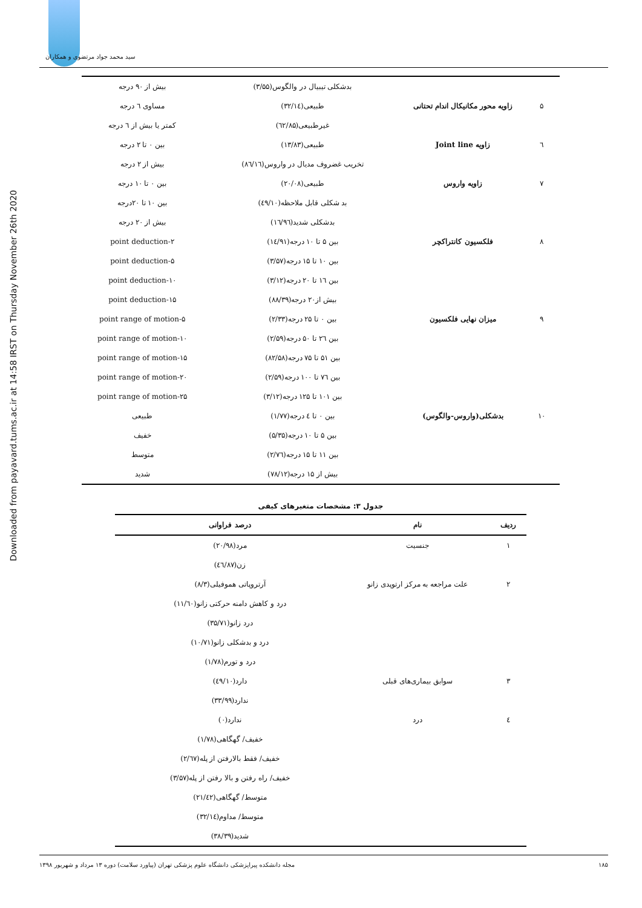سید محمد جواد مرتضوی و همکاران
Downloaded from payavard.tums.ac.ir at 14:58 IRST on Thursday November 26th 2020
| | | بدشکلی تیبیال در والگوس(۳/۵۵) | بیش از ۹۰ درجه |
| ۵ | زاویه محور مکانیکال اندام تحتانی | طبیعی(۳۲/۱٤) | مساوی ٦ درجه |
| | | غیرطبیعی(٦۲/۸۵) | کمتر یا بیش از ٦ درجه |
| ٦ | زاویه Joint line | طبیعی(۱۳/۸۳) | بین ۰ تا ۲ درجه |
| | | تخریب غضروف مدیال در واروس(۸٦/۱٦) | بیش از ۲ درجه |
| ۷ | زاویه واروس | طبیعی(۲۰/۰۸) | بین ۰ تا ۱۰ درجه |
| | | بد شکلی قابل ملاحظه(٤۹/۱۰) | بین ۱۰ تا ۲۰درجه |
| | | بدشکلی شدید(۱٦/۹٦) | بیش از ۲۰ درجه |
| ۸ | فلکسیون کانتراکچر | بین ۵ تا ۱۰ درجه(۱٤/۹۱) | ۲-point deduction |
| | | بین ۱۰ تا ۱۵ درجه(۳/۵۷) | ۵-point deduction |
| | | بین ۱٦ تا ۲۰ درجه(۳/۱۲) | ۱۰-point deduction |
| | | بیش از۲۰ درجه(۸۸/۳۹) | ۱۵-point deduction |
| ۹ | میزان نهایی فلکسیون | بین ۰ تا ۲۵ درجه(۲/۳۳) | ۵-point range of motion |
| | | بین ۲٦ تا ۵۰ درجه(۲/۵۹) | ۱۰-point range of motion |
| | | بین ۵۱ تا ۷۵ درجه(۸۲/۵۸) | ۱۵-point range of motion |
| | | بین ۷٦ تا ۱۰۰ درجه(۲/۵۹) | ۲۰-point range of motion |
| | | بین ۱۰۱ تا ۱۲۵ درجه(۳/۱۲) | ۲۵-point range of motion |
| ۱۰ | بدشکلی(واروس-والگوس) | بین ۰ تا ٤ درجه(۱/۷۷) | طبیعی |
| | | بین ۵ تا ۱۰ درجه(۵/۳۵) | خفیف |
| | | بین ۱۱ تا ۱۵ درجه(۲/۷٦) | متوسط |
| | | بیش از ۱۵ درجه(۷۸/۱۲) | شدید |
جدول ۳: مشخصات متغیرهای کیفی
| ردیف | نام | درصد فراوانی |
| --- | --- | --- |
| ۱ | جنسیت | مرد(۲۰/۹۸) |
| | | زن(٤٦/۸۷) |
| ۲ | علت مراجعه به مرکز ارتوپدی زانو | آرتروپاتی هموفیلی(۸/۳) |
| | | درد و کاهش دامنه حرکتی زانو(۱۱/٦۰) |
| | | درد زانو(۳۵/۷۱) |
| | | درد و بدشکلی زانو(۱۰/۷۱) |
| | | درد و تورم(۱/۷۸) |
| ۳ | سوابق بیماری‌های قبلی | دارد(٤۹/۱۰) |
| | | ندارد(۳۳/۹۹) |
| ٤ | درد | ندارد(۰) |
| | | خفیف/ گهگاهی(۱/۷۸) |
| | | خفیف/ فقط بالارفتن از پله(۲/٦۷) |
| | | خفیف/ راه رفتن و بالا رفتن از پله(۳/۵۷) |
| | | متوسط/ گهگاهی(۲۱/٤۲) |
| | | متوسط/ مداوم(۳۲/۱٤) |
| | | شدید(۳۸/۳۹) |
۱۸۵ مجله دانشکده پیراپزشکی دانشگاه علوم پزشکی تهران (پیاورد سلامت) دوره ۱۳ مرداد و شهریور ۱۳۹۸